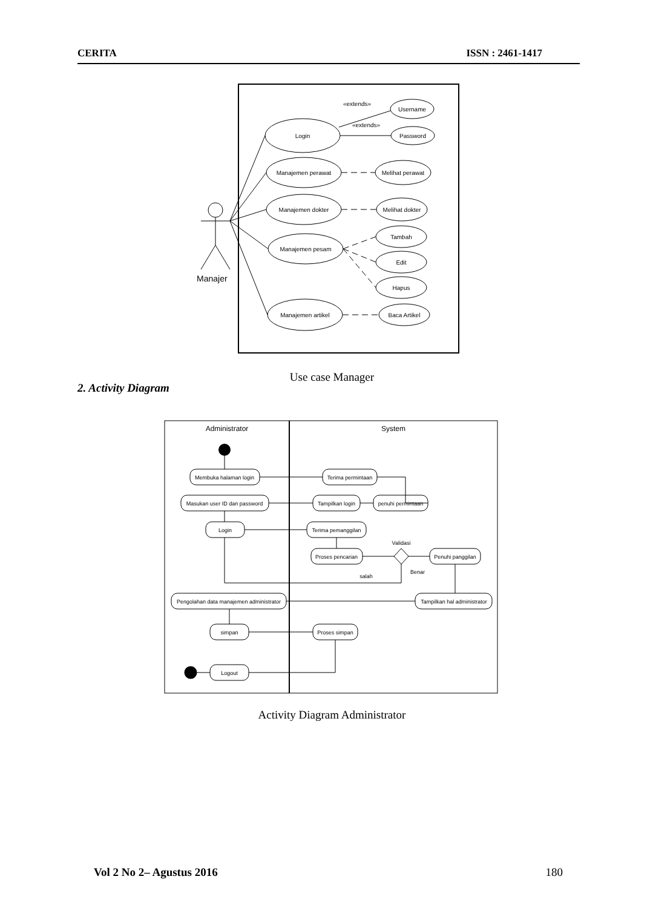CERITA ISSN : 2461-1417
Manajer
Login
Manajemen perawat
Manajemen dokter
Manajemen pesam
Manajemen artikel
Username
Password
Melihat perawat
Melihat dokter
Tambah
Edit
Hapus
Baca Artikel
«extends»
«extends»
Use case Manager
2. Activity Diagram
Membuka halaman login
Terima permintaan
Masukan user ID dan password
Tampilkan login
penuhi permintaan
Login
Terima pemanggilan
Proses pencarian
Penuhi panggilan
Validasi
Benar
salah
Pengolahan data manajemen administrator
Tampilkan hal administrator
simpan
Proses simpan
Logout
Administrator
System
Activity Diagram Administrator
Vol 2 No 2– Agustus 2016 180